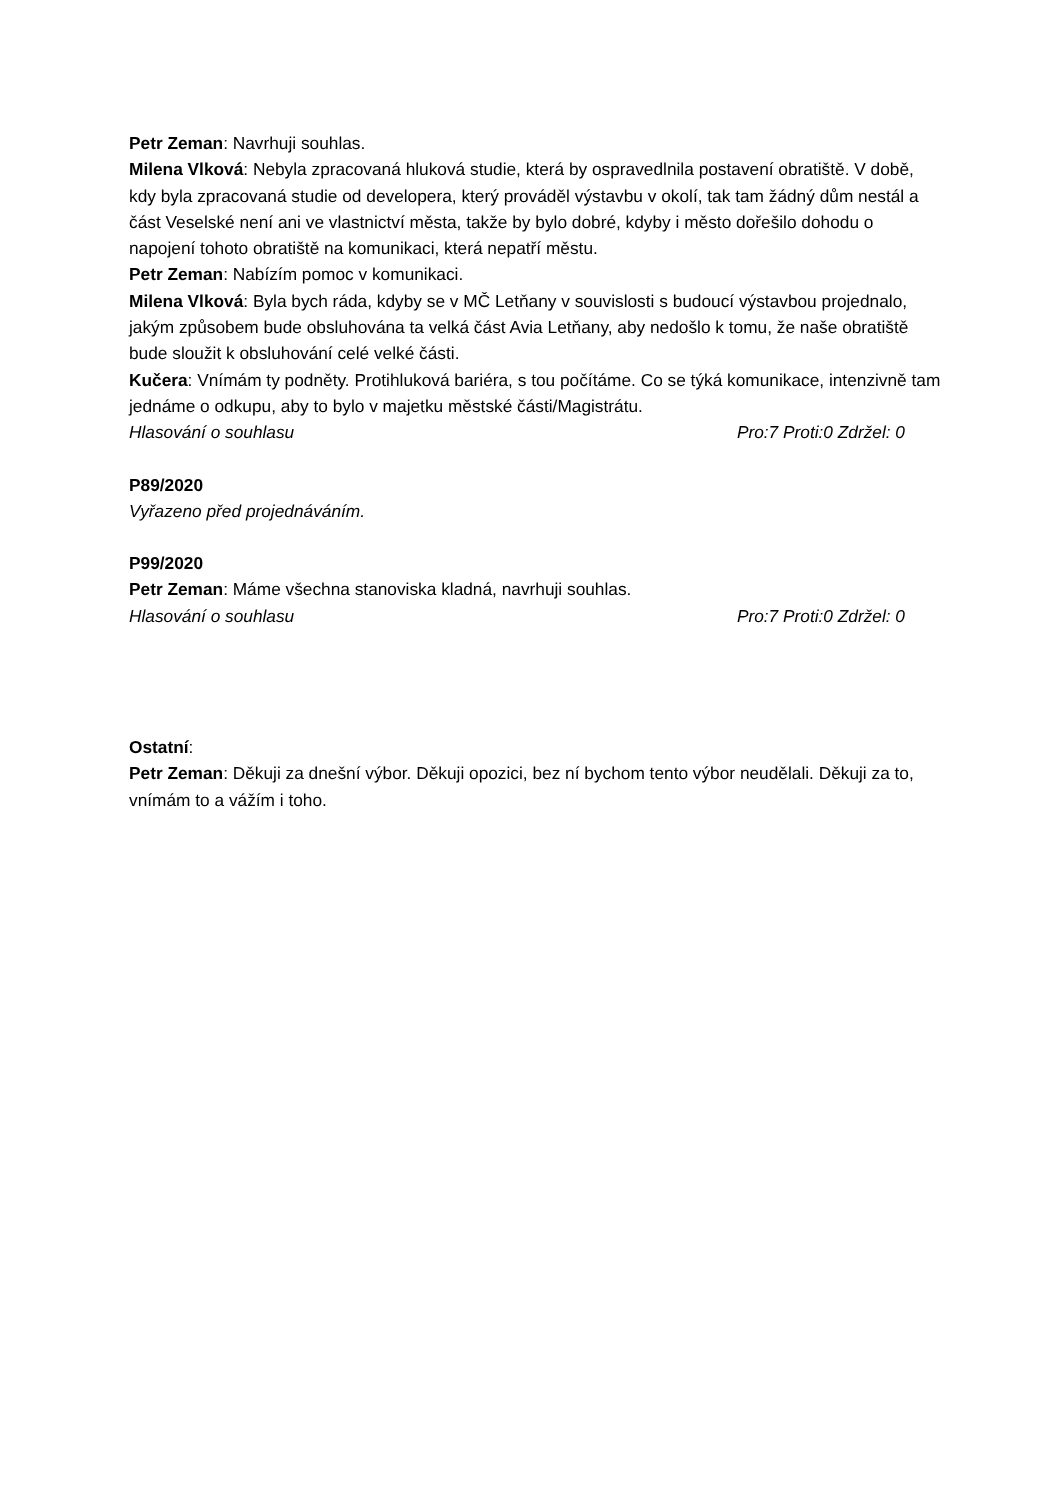Petr Zeman: Navrhuji souhlas.
Milena Vlková: Nebyla zpracovaná hluková studie, která by ospravedlnila postavení obratiště. V době, kdy byla zpracovaná studie od developera, který prováděl výstavbu v okolí, tak tam žádný dům nestál a část Veselské není ani ve vlastnictví města, takže by bylo dobré, kdyby i město dořešilo dohodu o napojení tohoto obratiště na komunikaci, která nepatří městu.
Petr Zeman: Nabízím pomoc v komunikaci.
Milena Vlková: Byla bych ráda, kdyby se v MČ Letňany v souvislosti s budoucí výstavbou projednalo, jakým způsobem bude obsluhována ta velká část Avia Letňany, aby nedošlo k tomu, že naše obratiště bude sloužit k obsluhování celé velké části.
Kučera: Vnímám ty podněty. Protihluková bariéra, s tou počítáme. Co se týká komunikace, intenzivně tam jednáme o odkupu, aby to bylo v majetku městské části/Magistrátu.
Hlasování o souhlasu Pro:7 Proti:0 Zdržel: 0
P89/2020
Vyřazeno před projednáváním.
P99/2020
Petr Zeman: Máme všechna stanoviska kladná, navrhuji souhlas.
Hlasování o souhlasu Pro:7 Proti:0 Zdržel: 0
Ostatní:
Petr Zeman: Děkuji za dnešní výbor. Děkuji opozici, bez ní bychom tento výbor neudělali. Děkuji za to, vnímám to a vážím i toho.